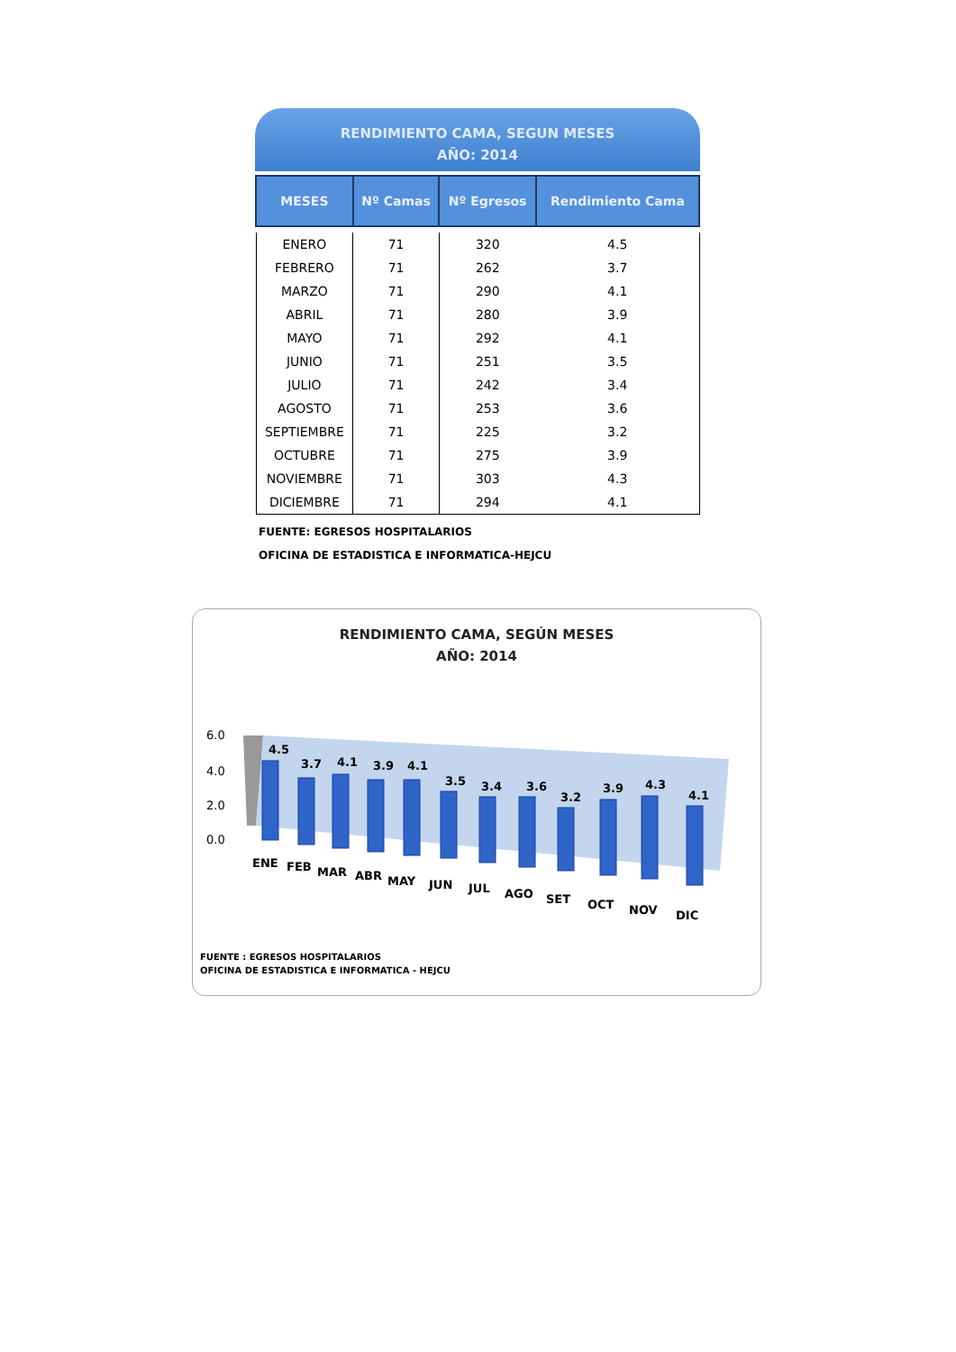RENDIMIENTO CAMA, SEGUN MESES
AÑO: 2014
| MESES | Nº Camas | Nº Egresos | Rendimiento Cama |
| --- | --- | --- | --- |
| ENERO | 71 | 320 | 4.5 |
| FEBRERO | 71 | 262 | 3.7 |
| MARZO | 71 | 290 | 4.1 |
| ABRIL | 71 | 280 | 3.9 |
| MAYO | 71 | 292 | 4.1 |
| JUNIO | 71 | 251 | 3.5 |
| JULIO | 71 | 242 | 3.4 |
| AGOSTO | 71 | 253 | 3.6 |
| SEPTIEMBRE | 71 | 225 | 3.2 |
| OCTUBRE | 71 | 275 | 3.9 |
| NOVIEMBRE | 71 | 303 | 4.3 |
| DICIEMBRE | 71 | 294 | 4.1 |
FUENTE: EGRESOS HOSPITALARIOS
OFICINA DE ESTADISTICA E INFORMATICA-HEJCU
RENDIMIENTO CAMA, SEGÚN MESES
AÑO: 2014
6.0
4.0
2.0
0.0
4.5
3.7
4.1
3.9
4.1
3.5
3.4
3.6
3.2
3.9
4.3
4.1
ENE
FEB
MAR
ABR
MAY
JUN
JUL
AGO
SET
OCT
NOV
DIC
FUENTE : EGRESOS HOSPITALARIOS
OFICINA DE ESTADISTICA E INFORMATICA - HEJCU